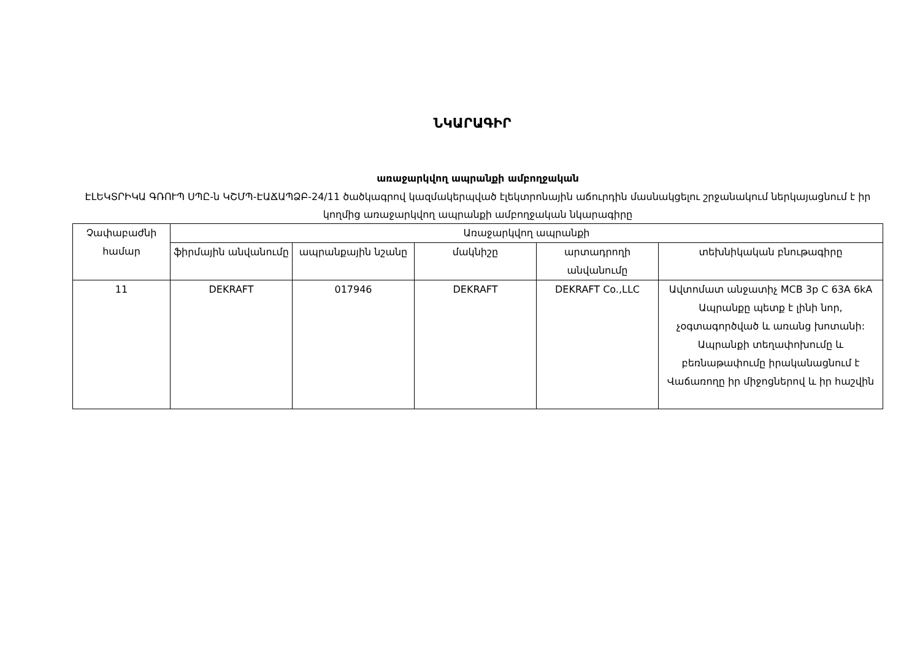ՆԿԱՐԱԳԻՐ
առաջարկվող ապրանքի ամբողջական
ԷԼԵԿՏՐԻԿԱ ԳՌՈՒՊ ՍՊԸ-ն ԿՇՄՊ-ԷԱՃԱՊՁԲ-24/11 ծածկագրով կազմակերպված էլեկտրոնային աճուրդին մասնակցելու շրջանակում ներկայացնում է իր կողմից առաջարկվող ապրանքի ամբողջական նկարագիրը
| Չափաբաժնի համար | Առաջարկվող ապրանքի | | | | |
| --- | --- | --- | --- | --- | --- |
| | ֆիրմային անվանումը | ապրանքային նշանը | մակնիշը | արտադրողի անվանումը | տեխնիկական բնութագիրը |
| 11 | DEKRAFT | 017946 | DEKRAFT | DEKRAFT Co.,LLC | Ավտոմատ անջատիչ MCB 3p C 63A 6kA Ապրանքը պետք է լինի նոր, չօգտագործված և առանց խոտանի: Ապրանքի տեղափոխումը և բեռնաթափումը իրականացնում է Վաճառողը իր միջոցներով և իր հաշվին |